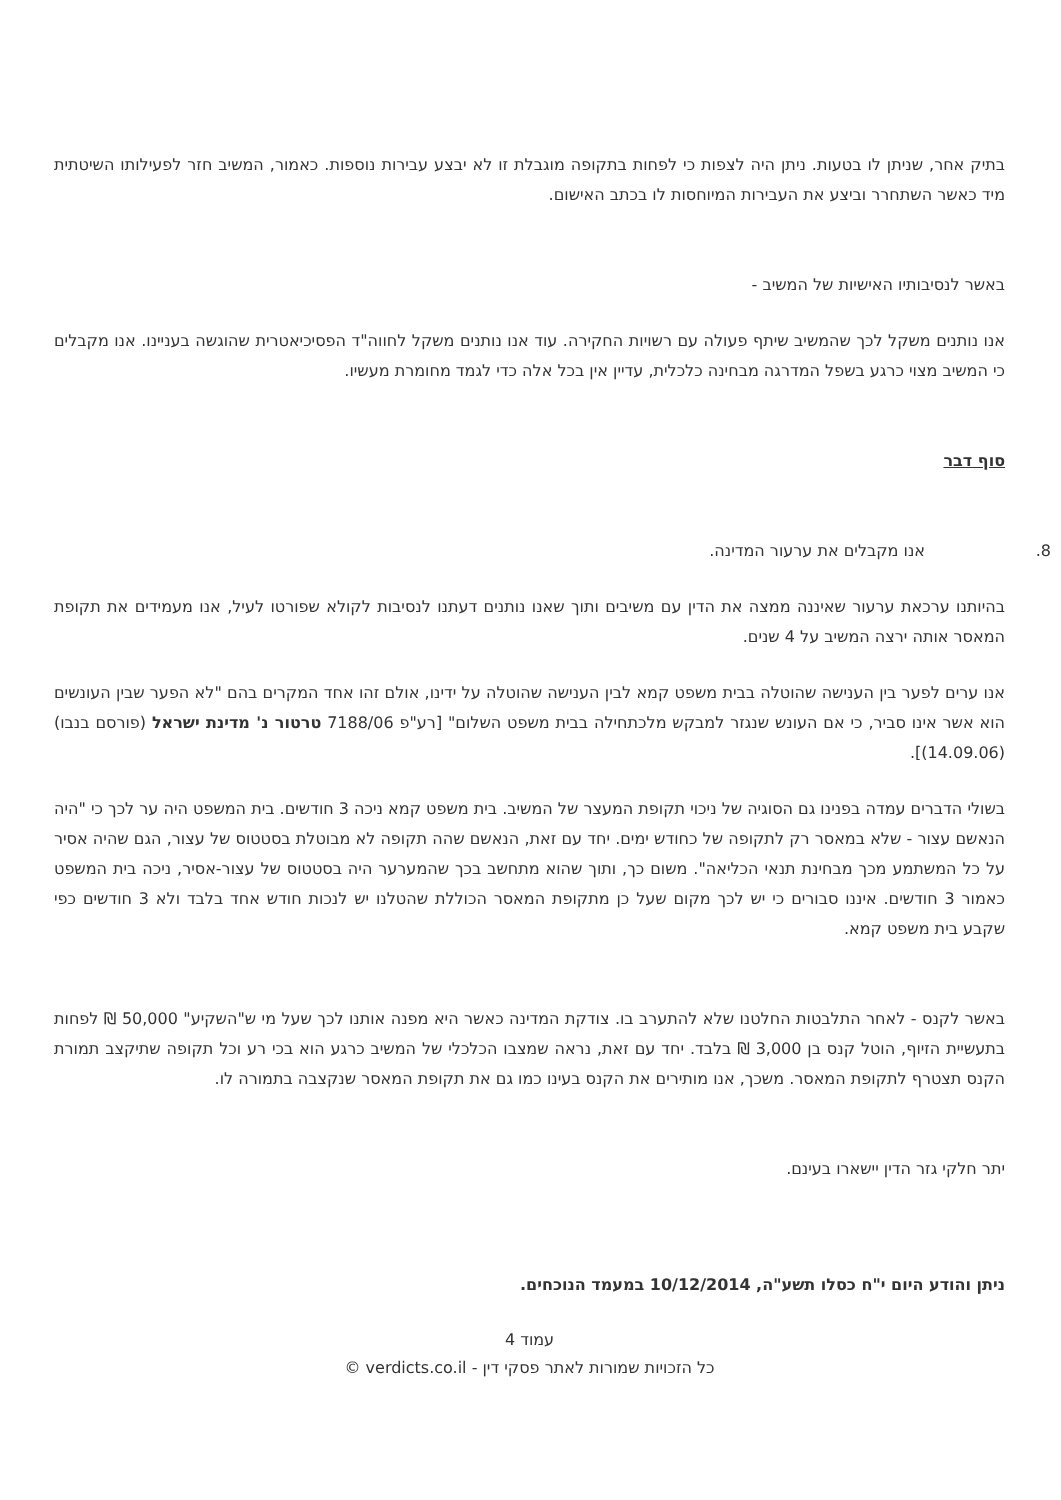בתיק אחר, שניתן לו בטעות. ניתן היה לצפות כי לפחות בתקופה מוגבלת זו לא יבצע עבירות נוספות. כאמור, המשיב חזר לפעילותו השיטתית מיד כאשר השתחרר וביצע את העבירות המיוחסות לו בכתב האישום.
באשר לנסיבותיו האישיות של המשיב -
אנו נותנים משקל לכך שהמשיב שיתף פעולה עם רשויות החקירה. עוד אנו נותנים משקל לחווה"ד הפסיכיאטרית שהוגשה בעניינו. אנו מקבלים כי המשיב מצוי כרגע בשפל המדרגה מבחינה כלכלית, עדיין אין בכל אלה כדי לגמד מחומרת מעשיו.
סוף דבר
8. אנו מקבלים את ערעור המדינה.
בהיותנו ערכאת ערעור שאיננה ממצה את הדין עם משיבים ותוך שאנו נותנים דעתנו לנסיבות לקולא שפורטו לעיל, אנו מעמידים את תקופת המאסר אותה ירצה המשיב על 4 שנים.
אנו ערים לפער בין הענישה שהוטלה בבית משפט קמא לבין הענישה שהוטלה על ידינו, אולם זהו אחד המקרים בהם "לא הפער שבין העונשים הוא אשר אינו סביר, כי אם העונש שנגזר למבקש מלכתחילה בבית משפט השלום" [רע"פ 7188/06 טרטור נ' מדינת ישראל (פורסם בנבו) (14.09.06)].
בשולי הדברים עמדה בפנינו גם הסוגיה של ניכוי תקופת המעצר של המשיב. בית משפט קמא ניכה 3 חודשים. בית המשפט היה ער לכך כי "היה הנאשם עצור - שלא במאסר רק לתקופה של כחודש ימים. יחד עם זאת, הנאשם שהה תקופה לא מבוטלת בסטטוס של עצור, הגם שהיה אסיר על כל המשתמע מכך מבחינת תנאי הכליאה". משום כך, ותוך שהוא מתחשב בכך שהמערער היה בסטטוס של עצור-אסיר, ניכה בית המשפט כאמור 3 חודשים. איננו סבורים כי יש לכך מקום שעל כן מתקופת המאסר הכוללת שהטלנו יש לנכות חודש אחד בלבד ולא 3 חודשים כפי שקבע בית משפט קמא.
באשר לקנס - לאחר התלבטות החלטנו שלא להתערב בו. צודקת המדינה כאשר היא מפנה אותנו לכך שעל מי ש"השקיע" 50,000 ₪ לפחות בתעשיית הזיוף, הוטל קנס בן 3,000 ₪ בלבד. יחד עם זאת, נראה שמצבו הכלכלי של המשיב כרגע הוא בכי רע וכל תקופה שתיקצב תמורת הקנס תצטרף לתקופת המאסר. משכך, אנו מותירים את הקנס בעינו כמו גם את תקופת המאסר שנקצבה בתמורה לו.
יתר חלקי גזר הדין יישארו בעינם.
ניתן והודע היום י"ח כסלו תשע"ה, 10/12/2014 במעמד הנוכחים.
עמוד 4
כל הזכויות שמורות לאתר פסקי דין - verdicts.co.il ©